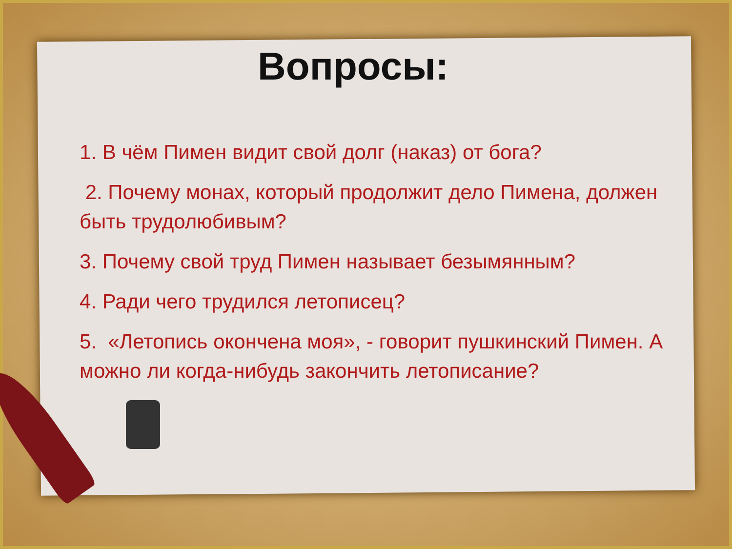Вопросы:
1. В чём Пимен видит свой долг (наказ) от бога?
2. Почему монах, который продолжит дело Пимена, должен быть трудолюбивым?
3. Почему свой труд Пимен называет безымянным?
4. Ради чего трудился летописец?
5. «Летопись окончена моя», - говорит пушкинский Пимен. А можно ли когда-нибудь закончить летописание?